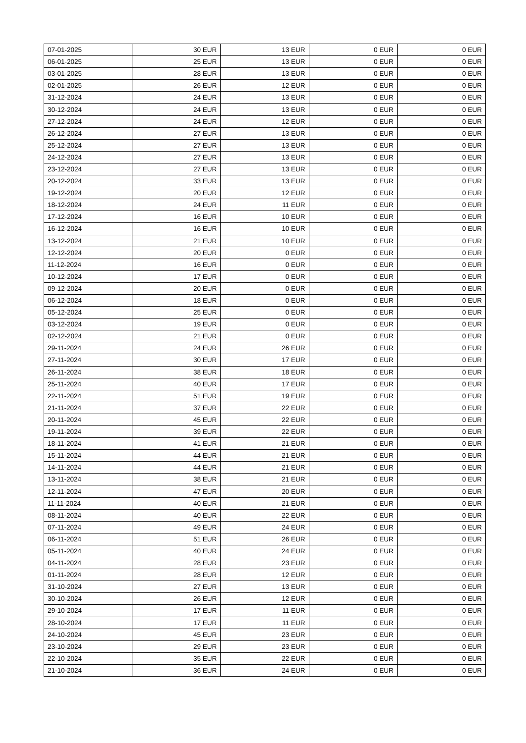| 07-01-2025 | 30 EUR | 13 EUR | 0 EUR | 0 EUR |
| 06-01-2025 | 25 EUR | 13 EUR | 0 EUR | 0 EUR |
| 03-01-2025 | 28 EUR | 13 EUR | 0 EUR | 0 EUR |
| 02-01-2025 | 26 EUR | 12 EUR | 0 EUR | 0 EUR |
| 31-12-2024 | 24 EUR | 13 EUR | 0 EUR | 0 EUR |
| 30-12-2024 | 24 EUR | 13 EUR | 0 EUR | 0 EUR |
| 27-12-2024 | 24 EUR | 12 EUR | 0 EUR | 0 EUR |
| 26-12-2024 | 27 EUR | 13 EUR | 0 EUR | 0 EUR |
| 25-12-2024 | 27 EUR | 13 EUR | 0 EUR | 0 EUR |
| 24-12-2024 | 27 EUR | 13 EUR | 0 EUR | 0 EUR |
| 23-12-2024 | 27 EUR | 13 EUR | 0 EUR | 0 EUR |
| 20-12-2024 | 33 EUR | 13 EUR | 0 EUR | 0 EUR |
| 19-12-2024 | 20 EUR | 12 EUR | 0 EUR | 0 EUR |
| 18-12-2024 | 24 EUR | 11 EUR | 0 EUR | 0 EUR |
| 17-12-2024 | 16 EUR | 10 EUR | 0 EUR | 0 EUR |
| 16-12-2024 | 16 EUR | 10 EUR | 0 EUR | 0 EUR |
| 13-12-2024 | 21 EUR | 10 EUR | 0 EUR | 0 EUR |
| 12-12-2024 | 20 EUR | 0 EUR | 0 EUR | 0 EUR |
| 11-12-2024 | 16 EUR | 0 EUR | 0 EUR | 0 EUR |
| 10-12-2024 | 17 EUR | 0 EUR | 0 EUR | 0 EUR |
| 09-12-2024 | 20 EUR | 0 EUR | 0 EUR | 0 EUR |
| 06-12-2024 | 18 EUR | 0 EUR | 0 EUR | 0 EUR |
| 05-12-2024 | 25 EUR | 0 EUR | 0 EUR | 0 EUR |
| 03-12-2024 | 19 EUR | 0 EUR | 0 EUR | 0 EUR |
| 02-12-2024 | 21 EUR | 0 EUR | 0 EUR | 0 EUR |
| 29-11-2024 | 24 EUR | 26 EUR | 0 EUR | 0 EUR |
| 27-11-2024 | 30 EUR | 17 EUR | 0 EUR | 0 EUR |
| 26-11-2024 | 38 EUR | 18 EUR | 0 EUR | 0 EUR |
| 25-11-2024 | 40 EUR | 17 EUR | 0 EUR | 0 EUR |
| 22-11-2024 | 51 EUR | 19 EUR | 0 EUR | 0 EUR |
| 21-11-2024 | 37 EUR | 22 EUR | 0 EUR | 0 EUR |
| 20-11-2024 | 45 EUR | 22 EUR | 0 EUR | 0 EUR |
| 19-11-2024 | 39 EUR | 22 EUR | 0 EUR | 0 EUR |
| 18-11-2024 | 41 EUR | 21 EUR | 0 EUR | 0 EUR |
| 15-11-2024 | 44 EUR | 21 EUR | 0 EUR | 0 EUR |
| 14-11-2024 | 44 EUR | 21 EUR | 0 EUR | 0 EUR |
| 13-11-2024 | 38 EUR | 21 EUR | 0 EUR | 0 EUR |
| 12-11-2024 | 47 EUR | 20 EUR | 0 EUR | 0 EUR |
| 11-11-2024 | 40 EUR | 21 EUR | 0 EUR | 0 EUR |
| 08-11-2024 | 40 EUR | 22 EUR | 0 EUR | 0 EUR |
| 07-11-2024 | 49 EUR | 24 EUR | 0 EUR | 0 EUR |
| 06-11-2024 | 51 EUR | 26 EUR | 0 EUR | 0 EUR |
| 05-11-2024 | 40 EUR | 24 EUR | 0 EUR | 0 EUR |
| 04-11-2024 | 28 EUR | 23 EUR | 0 EUR | 0 EUR |
| 01-11-2024 | 28 EUR | 12 EUR | 0 EUR | 0 EUR |
| 31-10-2024 | 27 EUR | 13 EUR | 0 EUR | 0 EUR |
| 30-10-2024 | 26 EUR | 12 EUR | 0 EUR | 0 EUR |
| 29-10-2024 | 17 EUR | 11 EUR | 0 EUR | 0 EUR |
| 28-10-2024 | 17 EUR | 11 EUR | 0 EUR | 0 EUR |
| 24-10-2024 | 45 EUR | 23 EUR | 0 EUR | 0 EUR |
| 23-10-2024 | 29 EUR | 23 EUR | 0 EUR | 0 EUR |
| 22-10-2024 | 35 EUR | 22 EUR | 0 EUR | 0 EUR |
| 21-10-2024 | 36 EUR | 24 EUR | 0 EUR | 0 EUR |